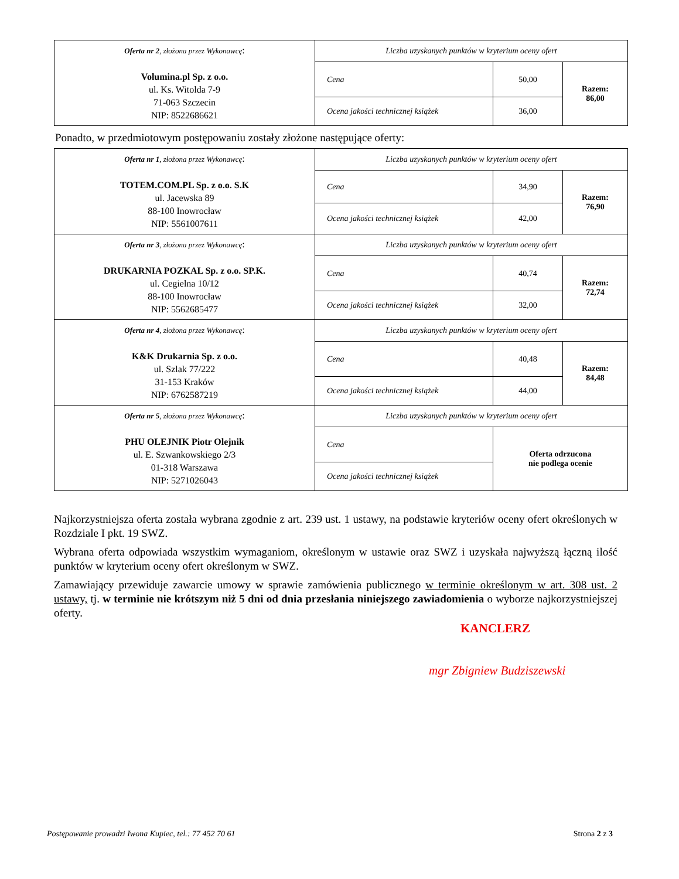| Oferta nr 2 , złożona przez Wykonawcę : Volumina.pl Sp. z o.o. ul. Ks. Witolda 7-9 71-063 Szczecin NIP: 8522686621 | Liczba uzyskanych punktów w kryterium oceny ofert | | |
| | Cena | 50,00 | Razem: 86,00 |
| | Ocena jakości technicznej książek | 36,00 | |
Ponadto, w przedmiotowym postępowaniu zostały złożone następujące oferty:
| Oferta nr 1 , złożona przez Wykonawcę : TOTEM.COM.PL Sp. z o.o. S.K ul. Jacewska 89 88-100 Inowrocław NIP: 5561007611 | Liczba uzyskanych punktów w kryterium oceny ofert | | |
| | Cena | 34,90 | Razem: 76,90 |
| | Ocena jakości technicznej książek | 42,00 | |
| Oferta nr 3 , złożona przez Wykonawcę : DRUKARNIA POZKAL Sp. z o.o. SP.K. ul. Cegielna 10/12 88-100 Inowrocław NIP: 5562685477 | Liczba uzyskanych punktów w kryterium oceny ofert | | |
| | Cena | 40,74 | Razem: 72,74 |
| | Ocena jakości technicznej książek | 32,00 | |
| Oferta nr 4 , złożona przez Wykonawcę : K&K Drukarnia Sp. z o.o. ul. Szlak 77/222 31-153 Kraków NIP: 6762587219 | Liczba uzyskanych punktów w kryterium oceny ofert | | |
| | Cena | 40,48 | Razem: 84,48 |
| | Ocena jakości technicznej książek | 44,00 | |
| Oferta nr 5 , złożona przez Wykonawcę : PHU OLEJNIK Piotr Olejnik ul. E. Szwankowskiego 2/3 01-318 Warszawa NIP: 5271026043 | Liczba uzyskanych punktów w kryterium oceny ofert | | |
| | Cena | Oferta odrzucona nie podlega ocenie | |
| | Ocena jakości technicznej książek | | |
Najkorzystniejsza oferta została wybrana zgodnie z art. 239 ust. 1 ustawy, na podstawie kryteriów oceny ofert określonych w Rozdziale I pkt. 19 SWZ.
Wybrana oferta odpowiada wszystkim wymaganiom, określonym w ustawie oraz SWZ i uzyskała najwyższą łączną ilość punktów w kryterium oceny ofert określonym w SWZ.
Zamawiający przewiduje zawarcie umowy w sprawie zamówienia publicznego w terminie określonym w art. 308 ust. 2 ustawy, tj. w terminie nie krótszym niż 5 dni od dnia przesłania niniejszego zawiadomienia o wyborze najkorzystniejszej oferty.
KANCLERZ
mgr Zbigniew Budziszewski
Postępowanie prowadzi Iwona Kupiec, tel.: 77 452 70 61 Strona 2 z 3